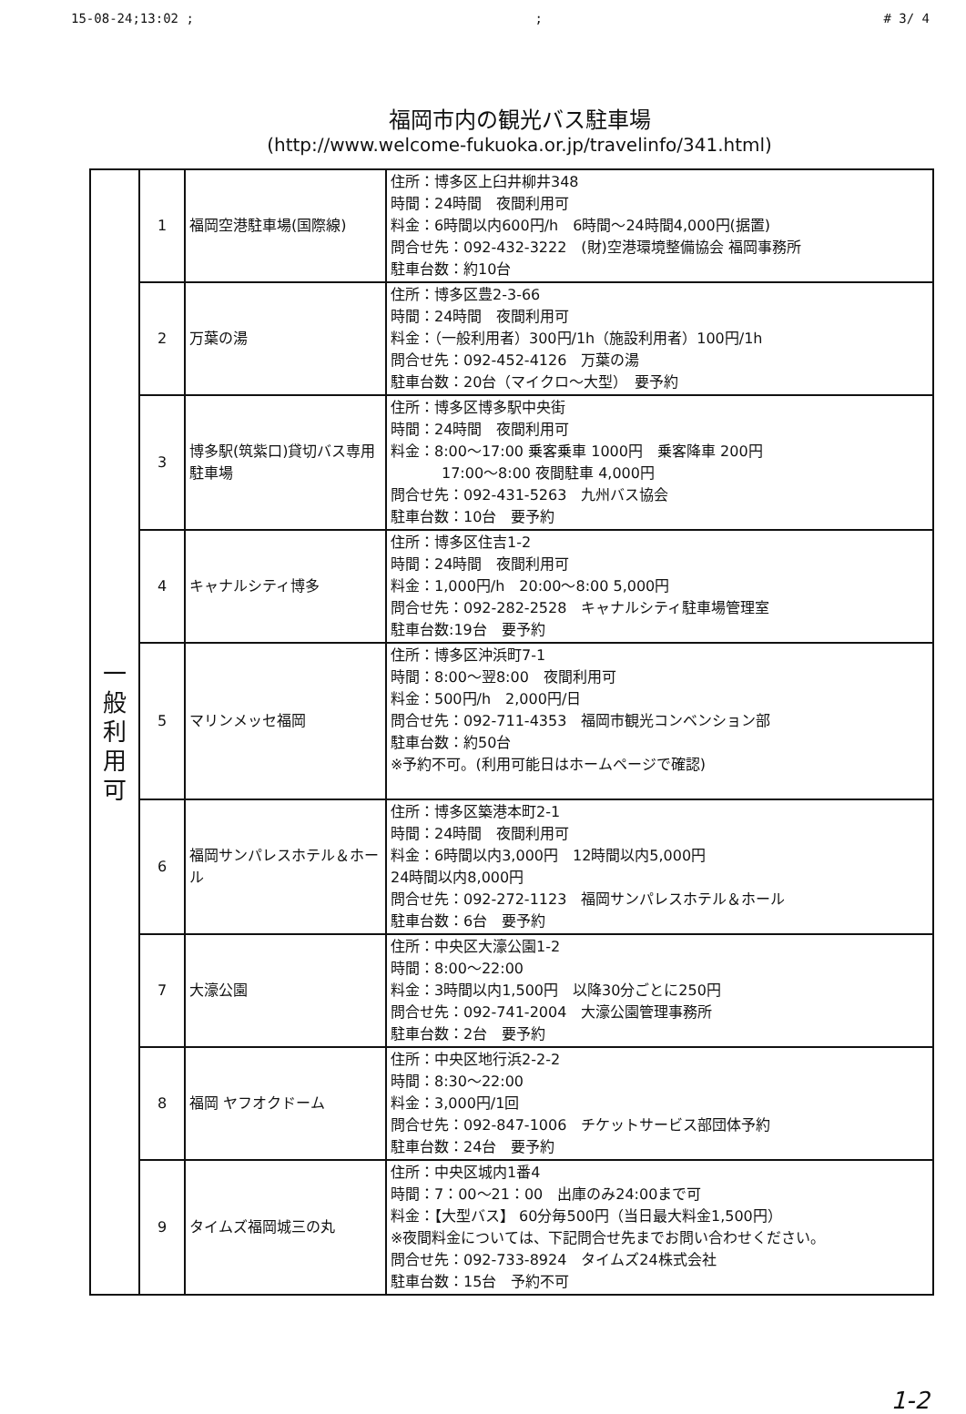15-08-24;13:02 ;; # 3/ 4
福岡市内の観光バス駐車場
(http://www.welcome-fukuoka.or.jp/travelinfo/341.html)
| 一 般 利 用 可 | 1 | 福岡空港駐車場(国際線) | 住所：博多区上臼井柳井348 時間：24時間 夜間利用可 料金：6時間以内600円/h 6時間～24時間4,000円(据置) 問合せ先：092-432-3222 (財)空港環境整備協会 福岡事務所 駐車台数：約10台 |
| | 2 | 万葉の湯 | 住所：博多区豊2-3-66 時間：24時間 夜間利用可 料金：（一般利用者）300円/1h（施設利用者）100円/1h 問合せ先：092-452-4126 万葉の湯 駐車台数：20台（マイクロ～大型） 要予約 |
| | 3 | 博多駅(筑紫口)貸切バス専用駐車場 | 住所：博多区博多駅中央街 時間：24時間 夜間利用可 料金：8:00～17:00 乗客乗車 1000円 乗客降車 200円 17:00～8:00 夜間駐車 4,000円 問合せ先：092-431-5263 九州バス協会 駐車台数：10台 要予約 |
| | 4 | キャナルシティ博多 | 住所：博多区住吉1-2 時間：24時間 夜間利用可 料金：1,000円/h 20:00～8:00 5,000円 問合せ先：092-282-2528 キャナルシティ駐車場管理室 駐車台数:19台 要予約 |
| | 5 | マリンメッセ福岡 | 住所：博多区沖浜町7-1 時間：8:00～翌8:00 夜間利用可 料金：500円/h 2,000円/日 問合せ先：092-711-4353 福岡市観光コンベンション部 駐車台数：約50台 ※予約不可。(利用可能日はホームページで確認) |
| | 6 | 福岡サンパレスホテル＆ホール | 住所：博多区築港本町2-1 時間：24時間 夜間利用可 料金：6時間以内3,000円 12時間以内5,000円 24時間以内8,000円 問合せ先：092-272-1123 福岡サンパレスホテル＆ホール 駐車台数：6台 要予約 |
| | 7 | 大濠公園 | 住所：中央区大濠公園1-2 時間：8:00～22:00 料金：3時間以内1,500円 以降30分ごとに250円 問合せ先：092-741-2004 大濠公園管理事務所 駐車台数：2台 要予約 |
| | 8 | 福岡 ヤフオクドーム | 住所：中央区地行浜2-2-2 時間：8:30～22:00 料金：3,000円/1回 問合せ先：092-847-1006 チケットサービス部団体予約 駐車台数：24台 要予約 |
| | 9 | タイムズ福岡城三の丸 | 住所：中央区城内1番4 時間：7：00～21：00 出庫のみ24:00まで可 料金：【大型バス】 60分毎500円（当日最大料金1,500円） ※夜間料金については、下記問合せ先までお問い合わせください。 問合せ先：092-733-8924 タイムズ24株式会社 駐車台数：15台 予約不可 |
1-2